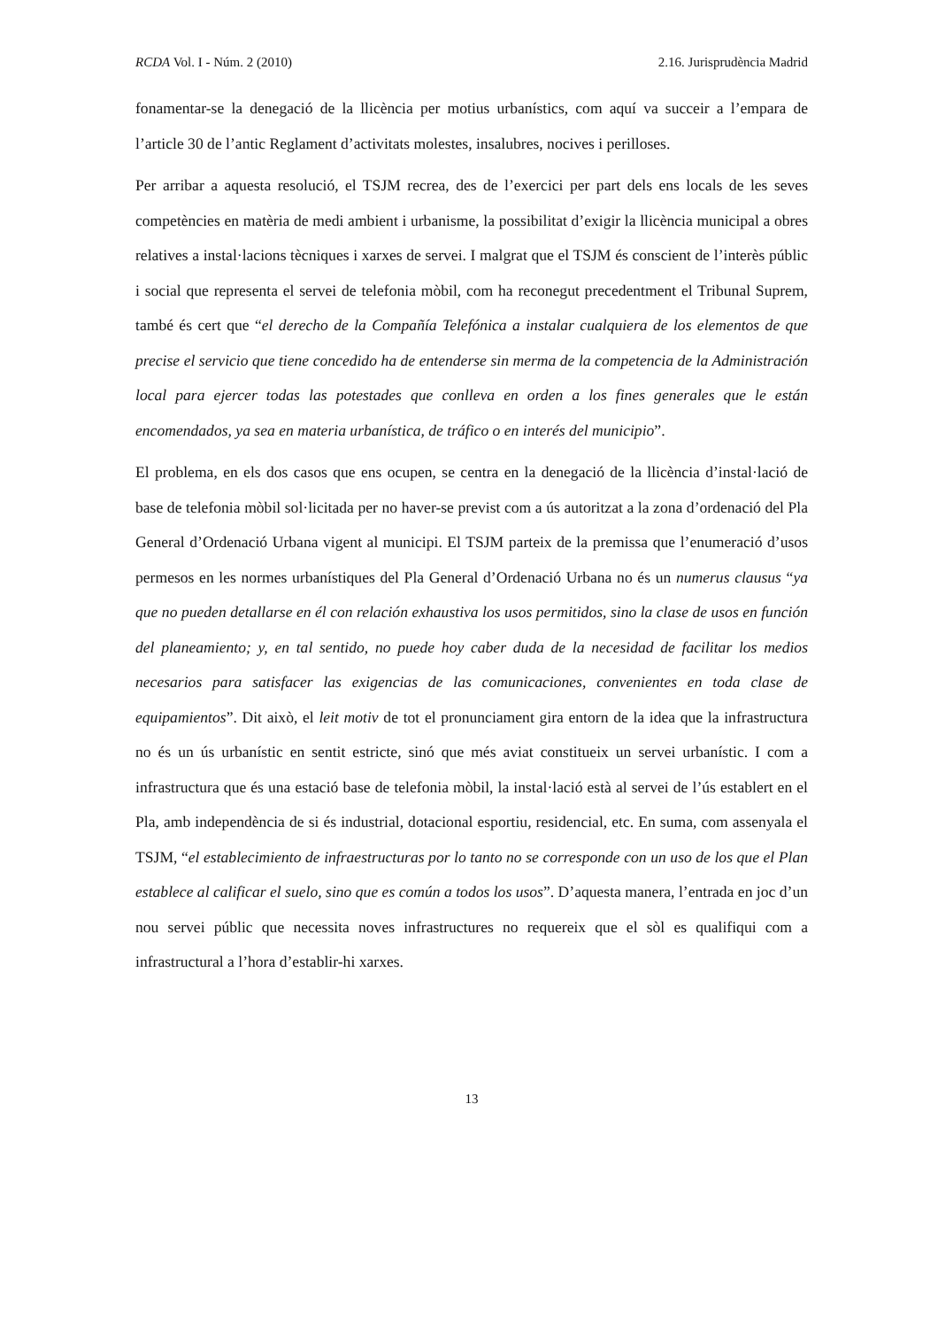RCDA Vol. I - Núm. 2 (2010) 2.16. Jurisprudència Madrid
fonamentar-se la denegació de la llicència per motius urbanístics, com aquí va succeir a l’empara de l’article 30 de l’antic Reglament d’activitats molestes, insalubres, nocives i perilloses.
Per arribar a aquesta resolució, el TSJM recrea, des de l’exercici per part dels ens locals de les seves competències en matèria de medi ambient i urbanisme, la possibilitat d’exigir la llicència municipal a obres relatives a instal·lacions tècniques i xarxes de servei. I malgrat que el TSJM és conscient de l’interès públic i social que representa el servei de telefonia mòbil, com ha reconegut precedentment el Tribunal Suprem, també és cert que “el derecho de la Compañía Telefónica a instalar cualquiera de los elementos de que precise el servicio que tiene concedido ha de entenderse sin merma de la competencia de la Administración local para ejercer todas las potestades que conlleva en orden a los fines generales que le están encomendados, ya sea en materia urbanística, de tráfico o en interés del municipio”.
El problema, en els dos casos que ens ocupen, se centra en la denegació de la llicència d’instal·lació de base de telefonia mòbil sol·licitada per no haver-se previst com a ús autoritzat a la zona d’ordenació del Pla General d’Ordenació Urbana vigent al municipi. El TSJM parteix de la premissa que l’enumeració d’usos permesos en les normes urbanístiques del Pla General d’Ordenació Urbana no és un numerus clausus “ya que no pueden detallarse en él con relación exhaustiva los usos permitidos, sino la clase de usos en función del planeamiento; y, en tal sentido, no puede hoy caber duda de la necesidad de facilitar los medios necesarios para satisfacer las exigencias de las comunicaciones, convenientes en toda clase de equipamientos”. Dit això, el leit motiv de tot el pronunciament gira entorn de la idea que la infrastructura no és un ús urbanístic en sentit estricte, sinó que més aviat constitueix un servei urbanístic. I com a infrastructura que és una estació base de telefonia mòbil, la instal·lació està al servei de l’ús establert en el Pla, amb independència de si és industrial, dotacional esportiu, residencial, etc. En suma, com assenyala el TSJM, “el establecimiento de infraestructuras por lo tanto no se corresponde con un uso de los que el Plan establece al calificar el suelo, sino que es común a todos los usos”. D’aquesta manera, l’entrada en joc d’un nou servei públic que necessita noves infrastructures no requereix que el sòl es qualifiqui com a infrastructural a l’hora d’establir-hi xarxes.
13